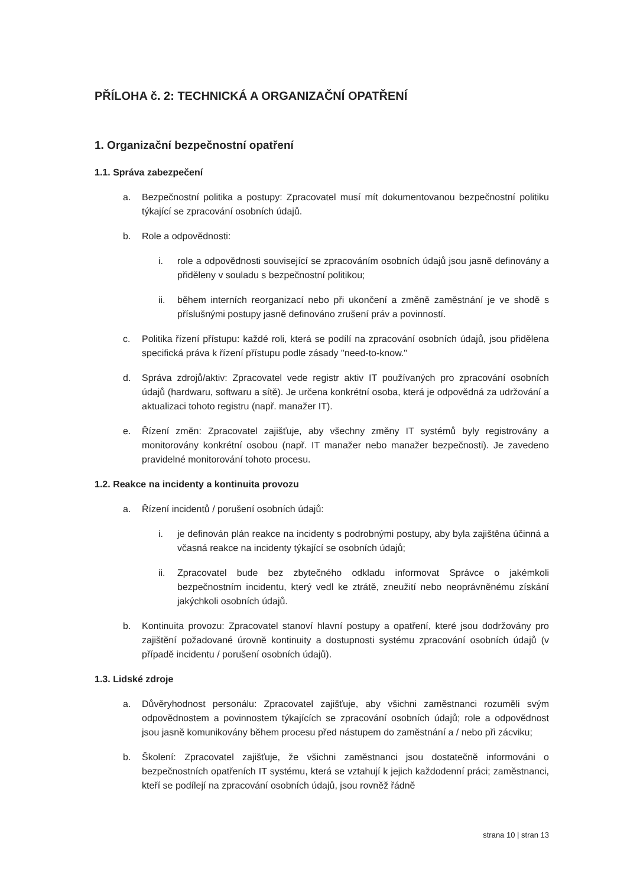PŘÍLOHA č. 2: TECHNICKÁ A ORGANIZAČNÍ OPATŘENÍ
1. Organizační bezpečnostní opatření
1.1. Správa zabezpečení
a. Bezpečnostní politika a postupy: Zpracovatel musí mít dokumentovanou bezpečnostní politiku týkající se zpracování osobních údajů.
b. Role a odpovědnosti:
i. role a odpovědnosti související se zpracováním osobních údajů jsou jasně definovány a přiděleny v souladu s bezpečnostní politikou;
ii. během interních reorganizací nebo při ukončení a změně zaměstnání je ve shodě s příslušnými postupy jasně definováno zrušení práv a povinností.
c. Politika řízení přístupu: každé roli, která se podílí na zpracování osobních údajů, jsou přidělena specifická práva k řízení přístupu podle zásady "need-to-know."
d. Správa zdrojů/aktiv: Zpracovatel vede registr aktiv IT používaných pro zpracování osobních údajů (hardwaru, softwaru a sítě). Je určena konkrétní osoba, která je odpovědná za udržování a aktualizaci tohoto registru (např. manažer IT).
e. Řízení změn: Zpracovatel zajišťuje, aby všechny změny IT systémů byly registrovány a monitorovány konkrétní osobou (např. IT manažer nebo manažer bezpečnosti). Je zavedeno pravidelné monitorování tohoto procesu.
1.2. Reakce na incidenty a kontinuita provozu
a. Řízení incidentů / porušení osobních údajů:
i. je definován plán reakce na incidenty s podrobnými postupy, aby byla zajištěna účinná a včasná reakce na incidenty týkající se osobních údajů;
ii. Zpracovatel bude bez zbytečného odkladu informovat Správce o jakémkoli bezpečnostním incidentu, který vedl ke ztrátě, zneužití nebo neoprávněnému získání jakýchkoli osobních údajů.
b. Kontinuita provozu: Zpracovatel stanoví hlavní postupy a opatření, které jsou dodržovány pro zajištění požadované úrovně kontinuity a dostupnosti systému zpracování osobních údajů (v případě incidentu / porušení osobních údajů).
1.3. Lidské zdroje
a. Důvěryhodnost personálu: Zpracovatel zajišťuje, aby všichni zaměstnanci rozuměli svým odpovědnostem a povinnostem týkajících se zpracování osobních údajů; role a odpovědnost jsou jasně komunikovány během procesu před nástupem do zaměstnání a / nebo při zácviku;
b. Školení: Zpracovatel zajišťuje, že všichni zaměstnanci jsou dostatečně informováni o bezpečnostních opatřeních IT systému, která se vztahují k jejich každodenní práci; zaměstnanci, kteří se podílejí na zpracování osobních údajů, jsou rovněž řádně
strana 10 | stran 13